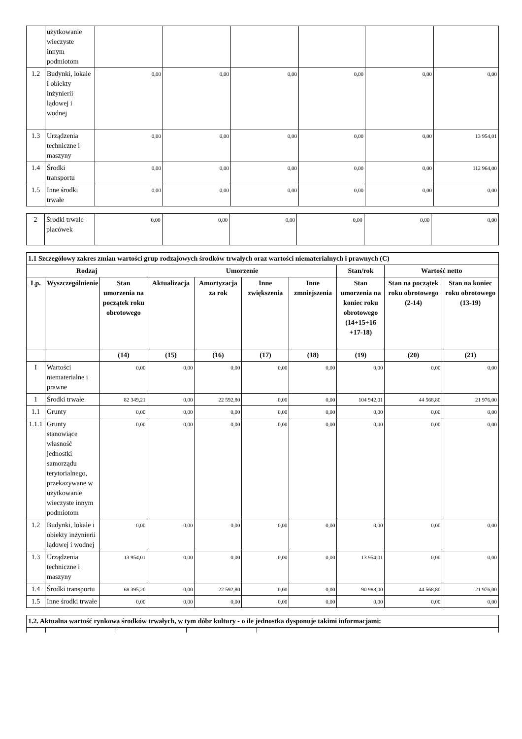| | użytkowanie wieczyste innym podmiotom | | | | | | |
| 1.2 | Budynki, lokale i obiekty inżynierii lądowej i wodnej | 0,00 | 0,00 | 0,00 | 0,00 | 0,00 | 0,00 |
| 1.3 | Urządzenia techniczne i maszyny | 0,00 | 0,00 | 0,00 | 0,00 | 0,00 | 13 954,01 |
| 1.4 | Środki transportu | 0,00 | 0,00 | 0,00 | 0,00 | 0,00 | 112 964,00 |
| 1.5 | Inne środki trwałe | 0,00 | 0,00 | 0,00 | 0,00 | 0,00 | 0,00 |
| 2 | Środki trwałe placówek | 0,00 | 0,00 | 0,00 | 0,00 | 0,00 | 0,00 |
| 1.1 Szczegółowy zakres zmian wartości grup rodzajowych środków trwałych oraz wartości niematerialnych i prawnych (C) | | | | | | | | | |
| --- | --- | --- | --- | --- | --- | --- | --- | --- | --- |
| Rodzaj | | | Umorzenie | | | | Stan/rok | Wartość netto | |
| Lp. | Wyszczególnienie | Stan umorzenia na początek roku obrotowego | Aktualizacja | Amortyzacja za rok | Inne zwiększenia | Inne zmniejszenia | Stan umorzenia na koniec roku obrotowego (14+15+16 +17-18) | Stan na początek roku obrotowego (2-14) | Stan na koniec roku obrotowego (13-19) |
| | | (14) | (15) | (16) | (17) | (18) | (19) | (20) | (21) |
| I | Wartości niematerialne i prawne | 0,00 | 0,00 | 0,00 | 0,00 | 0,00 | 0,00 | 0,00 | 0,00 |
| 1 | Środki trwałe | 82 349,21 | 0,00 | 22 592,80 | 0,00 | 0,00 | 104 942,01 | 44 568,80 | 21 976,00 |
| 1.1 | Grunty | 0,00 | 0,00 | 0,00 | 0,00 | 0,00 | 0,00 | 0,00 | 0,00 |
| 1.1.1 | Grunty stanowiące własność jednostki samorządu terytorialnego, przekazywane w użytkowanie wieczyste innym podmiotom | 0,00 | 0,00 | 0,00 | 0,00 | 0,00 | 0,00 | 0,00 | 0,00 |
| 1.2 | Budynki, lokale i obiekty inżynierii lądowej i wodnej | 0,00 | 0,00 | 0,00 | 0,00 | 0,00 | 0,00 | 0,00 | 0,00 |
| 1.3 | Urządzenia techniczne i maszyny | 13 954,01 | 0,00 | 0,00 | 0,00 | 0,00 | 13 954,01 | 0,00 | 0,00 |
| 1.4 | Środki transportu | 68 395,20 | 0,00 | 22 592,80 | 0,00 | 0,00 | 90 988,00 | 44 568,80 | 21 976,00 |
| 1.5 | Inne środki trwałe | 0,00 | 0,00 | 0,00 | 0,00 | 0,00 | 0,00 | 0,00 | 0,00 |
| 1.2. Aktualna wartość rynkowa środków trwałych, w tym dóbr kultury - o ile jednostka dysponuje takimi informacjami: | | | | |
| --- | --- | --- | --- | --- |